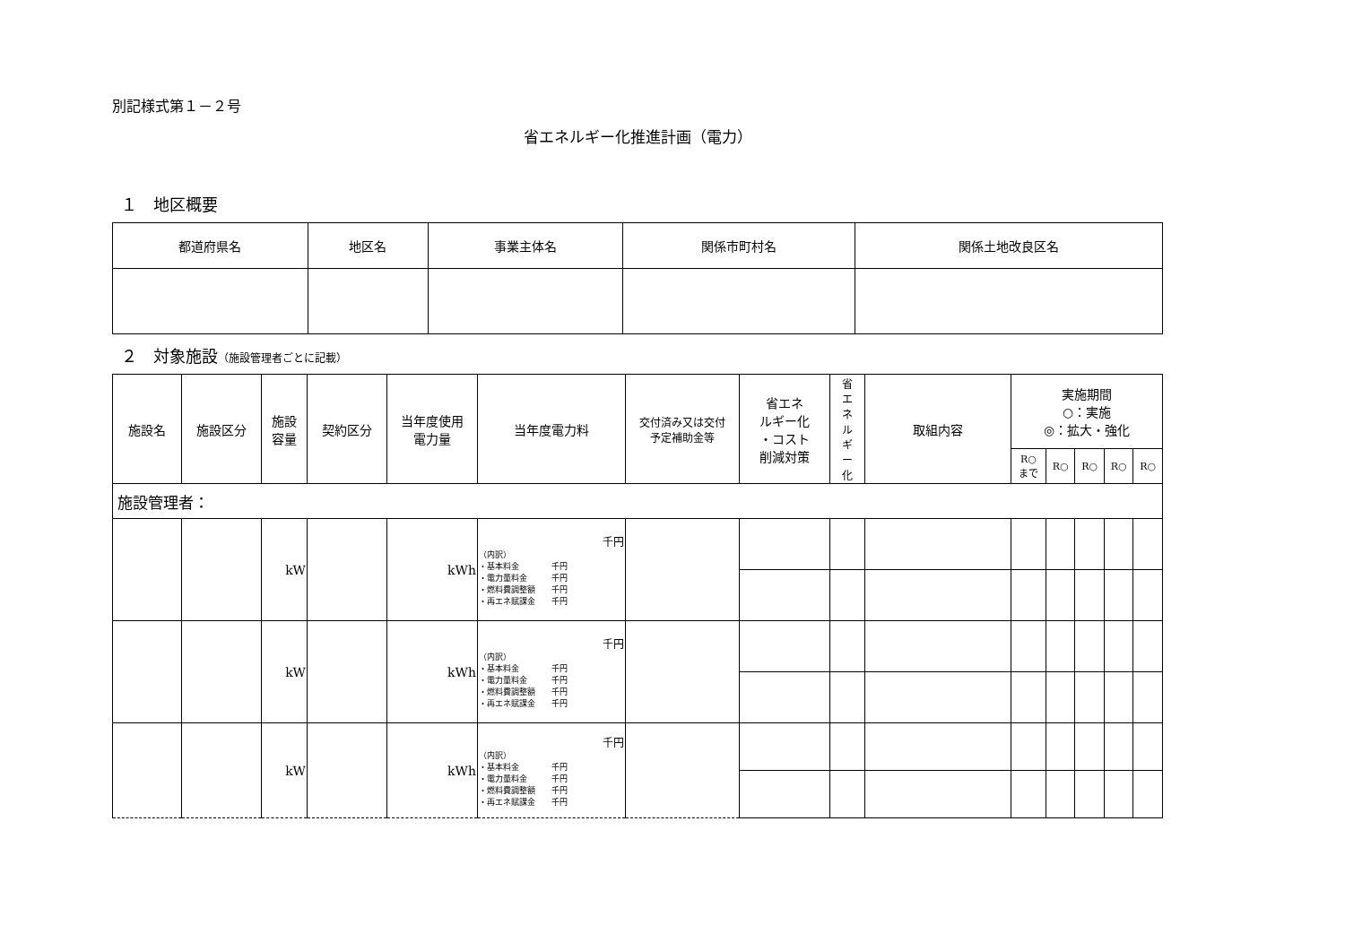別記様式第１－２号
省エネルギー化推進計画（電力）
１　地区概要
| 都道府県名 | 地区名 | 事業主体名 | 関係市町村名 | 関係土地改良区名 |
| --- | --- | --- | --- | --- |
２　対象施設（施設管理者ごとに記載）
| 施設名 | 施設区分 | 施設 容量 | 契約区分 | 当年度使用 電力量 | 当年度電力料 | 交付済み又は交付 予定補助金等 | 省エネ ルギー化 ・コスト 削減対策 | 省 エ ネ ル ギ ー 化 | 取組内容 | 実施期間 ○：実施 ◎：拡大・強化 | | | | |
| --- | --- | --- | --- | --- | --- | --- | --- | --- | --- | --- | --- | --- | --- | --- |
| | | | | | | | | | | R○ まで | R○ | R○ | R○ | R○ |
| 施設管理者： | | | | | | | | | | | | | | |
| | | kW | | kWh | 千円 （内訳） ・基本料金 千円 ・電力量料金 千円 ・燃料費調整額 千円 ・再エネ賦課金 千円 | | | | | | | | | |
| | | kW | | kWh | 千円 （内訳） ・基本料金 千円 ・電力量料金 千円 ・燃料費調整額 千円 ・再エネ賦課金 千円 | | | | | | | | | |
| | | kW | | kWh | 千円 （内訳） ・基本料金 千円 ・電力量料金 千円 ・燃料費調整額 千円 ・再エネ賦課金 千円 | | | | | | | | | |